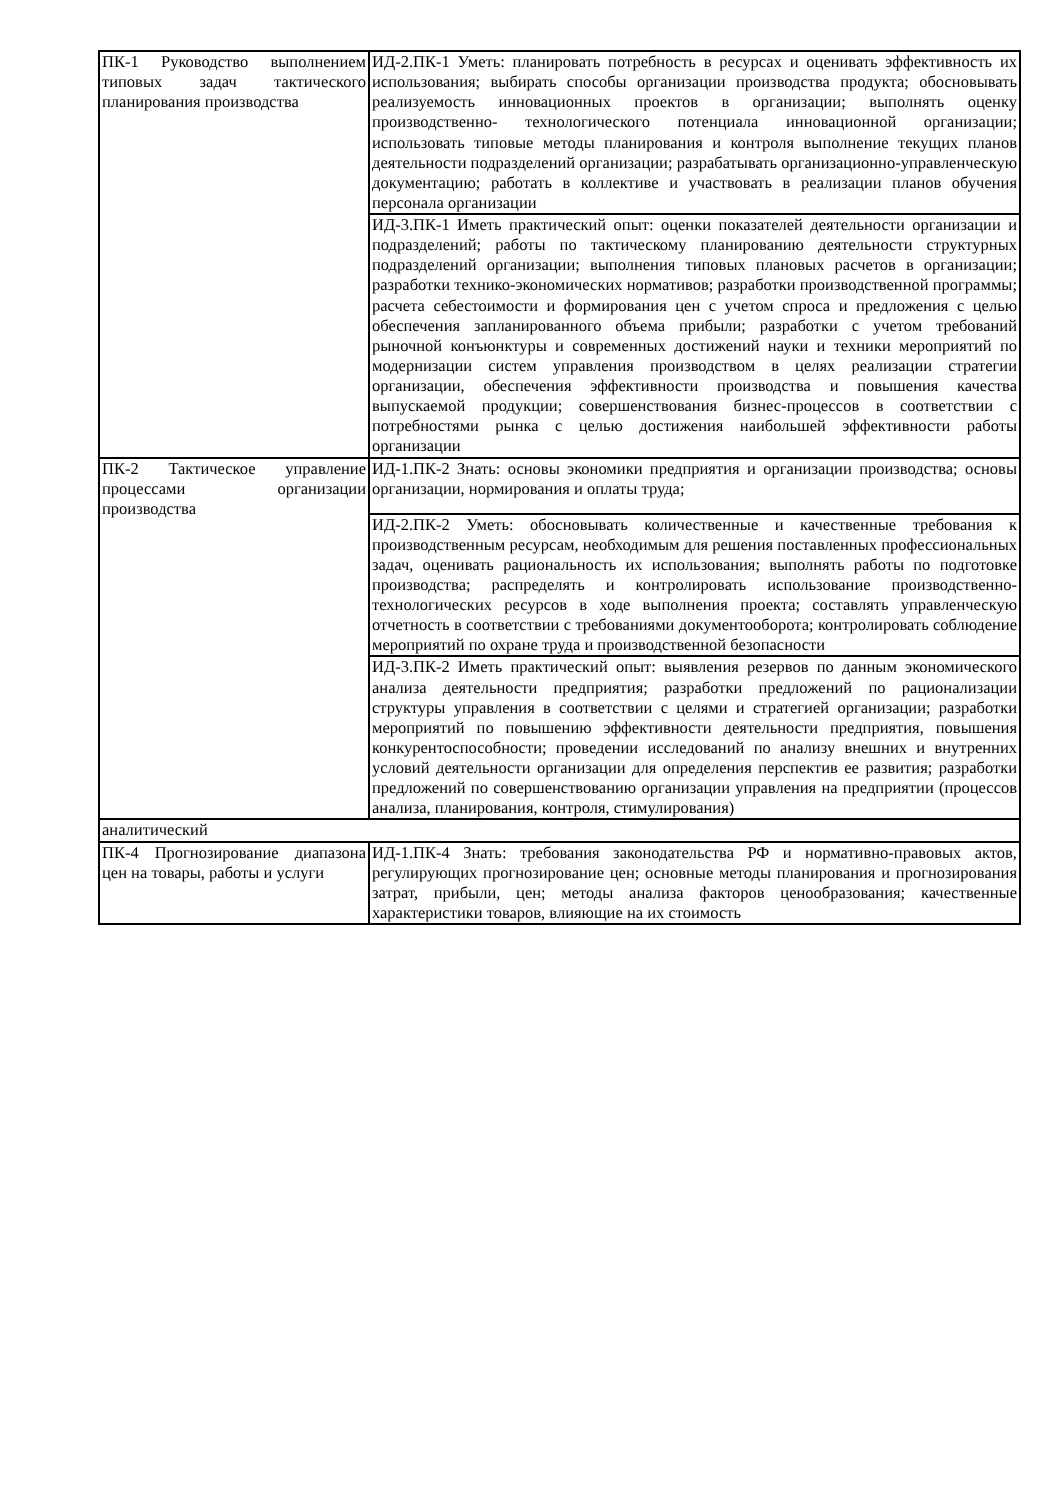| ПК-1 Руководство выполнением типовых задач тактического планирования производства | ИД-2.ПК-1 Уметь: планировать потребность в ресурсах и оценивать эффективность их использования; выбирать способы организации производства продукта; обосновывать реализуемость инновационных проектов в организации; выполнять оценку производственно- технологического потенциала инновационной организации; использовать типовые методы планирования и контроля выполнение текущих планов деятельности подразделений организации; разрабатывать организационно-управленческую документацию; работать в коллективе и участвовать в реализации планов обучения персонала организации |
| | ИД-3.ПК-1 Иметь практический опыт: оценки показателей деятельности организации и подразделений; работы по тактическому планированию деятельности структурных подразделений организации; выполнения типовых плановых расчетов в организации; разработки технико-экономических нормативов; разработки производственной программы; расчета себестоимости и формирования цен с учетом спроса и предложения с целью обеспечения запланированного объема прибыли; разработки с учетом требований рыночной конъюнктуры и современных достижений науки и техники мероприятий по модернизации систем управления производством в целях реализации стратегии организации, обеспечения эффективности производства и повышения качества выпускаемой продукции; совершенствования бизнес-процессов в соответствии с потребностями рынка с целью достижения наибольшей эффективности работы организации |
| ПК-2 Тактическое управление процессами организации производства | ИД-1.ПК-2 Знать: основы экономики предприятия и организации производства; основы организации, нормирования и оплаты труда; |
| | ИД-2.ПК-2 Уметь: обосновывать количественные и качественные требования к производственным ресурсам, необходимым для решения поставленных профессиональных задач, оценивать рациональность их использования; выполнять работы по подготовке производства; распределять и контролировать использование производственно-технологических ресурсов в ходе выполнения проекта; составлять управленческую отчетность в соответствии с требованиями документооборота; контролировать соблюдение мероприятий по охране труда и производственной безопасности |
| | ИД-3.ПК-2 Иметь практический опыт: выявления резервов по данным экономического анализа деятельности предприятия; разработки предложений по рационализации структуры управления в соответствии с целями и стратегией организации; разработки мероприятий по повышению эффективности деятельности предприятия, повышения конкурентоспособности; проведении исследований по анализу внешних и внутренних условий деятельности организации для определения перспектив ее развития; разработки предложений по совершенствованию организации управления на предприятии (процессов анализа, планирования, контроля, стимулирования) |
| аналитический | |
| ПК-4 Прогнозирование диапазона цен на товары, работы и услуги | ИД-1.ПК-4 Знать: требования законодательства РФ и нормативно-правовых актов, регулирующих прогнозирование цен; основные методы планирования и прогнозирования затрат, прибыли, цен; методы анализа факторов ценообразования; качественные характеристики товаров, влияющие на их стоимость |